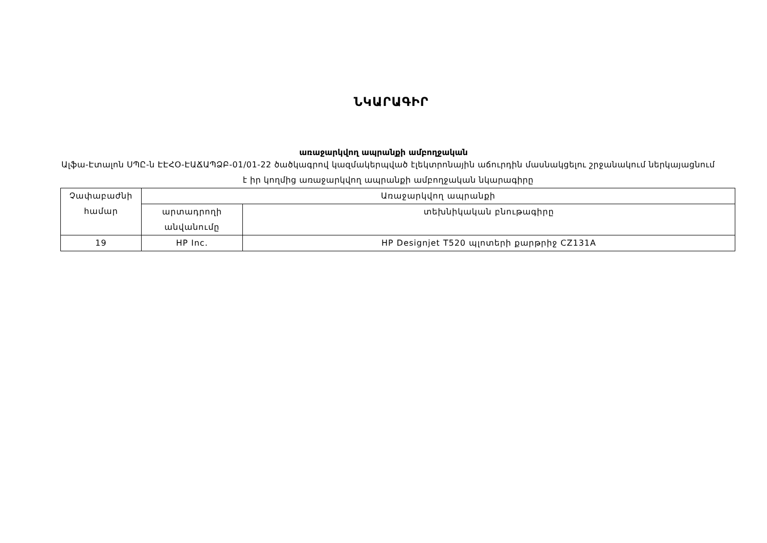ՆԿԱՐԱԳԻՐ
առաջարկվող ապրանքի ամբողջական
Ալֆա-Էտալոն ՍՊԸ-ն ԷԷՀՕ-ԷԱՃԱՊՁԲ-01/01-22 ծածկագրով կազմակերպված էլեկտրոնային աճուրդին մասնակցելու շրջանակում ներկայացնում է իր կողմից առաջարկվող ապրանքի ամբողջական նկարագիրը
| Չափաբաժնի համար | Առաջարկվող ապրանքի | |
| --- | --- | --- |
| | արտադրողի անվանումը | տեխնիկական բնութագիրը |
| 19 | HP Inc. | HP Designjet T520 պլոտերի քարթրիջ CZ131A |